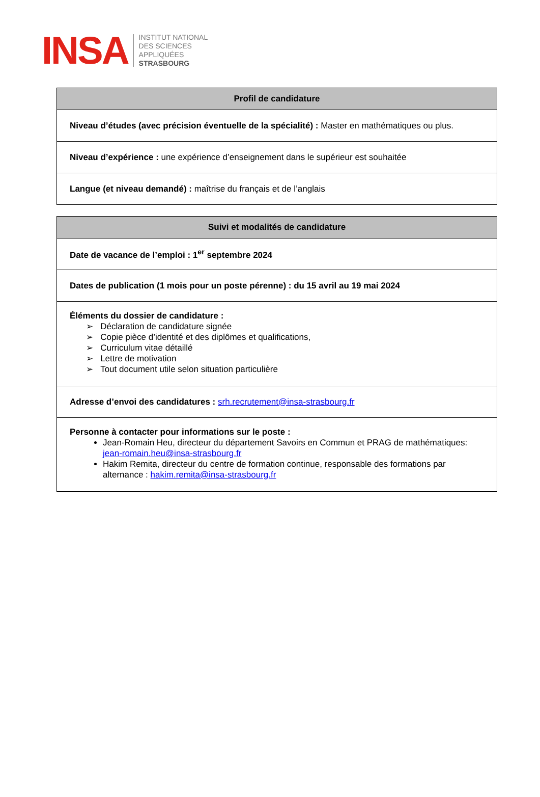INSA
INSTITUT NATIONAL
DES SCIENCES
APPLIQUÉES
STRASBOURG
| Profil de candidature |
| --- |
| Niveau d’études (avec précision éventuelle de la spécialité) : Master en mathématiques ou plus. |
| Niveau d’expérience : une expérience d’enseignement dans le supérieur est souhaitée |
| Langue (et niveau demandé) : maîtrise du français et de l’anglais |
| Suivi et modalités de candidature |
| --- |
| Date de vacance de l’emploi : 1<sup>er</sup> septembre 2024 |
| Dates de publication (1 mois pour un poste pérenne) : du 15 avril au 19 mai 2024 |
| Éléments du dossier de candidature : ➢ Déclaration de candidature signée ➢ Copie pièce d’identité et des diplômes et qualifications, ➢ Curriculum vitae détaillé ➢ Lettre de motivation ➢ Tout document utile selon situation particulière |
| Adresse d’envoi des candidatures : srh.recrutement@insa-strasbourg.fr |
| Personne à contacter pour informations sur le poste : Jean-Romain Heu, directeur du département Savoirs en Commun et PRAG de mathématiques: jean-romain.heu@insa-strasbourg.fr Hakim Remita, directeur du centre de formation continue, responsable des formations par alternance : hakim.remita@insa-strasbourg.fr |